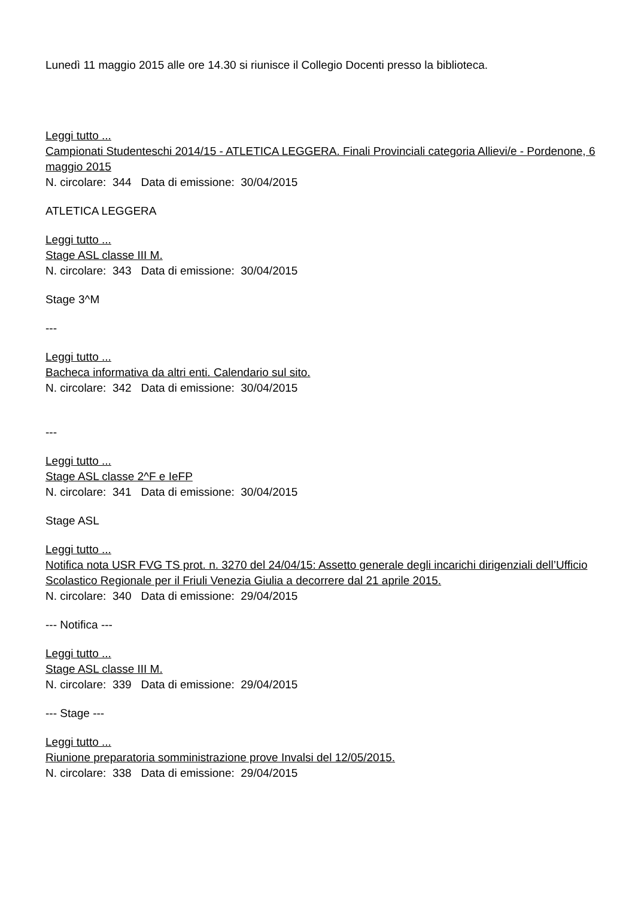Lunedì 11 maggio 2015 alle ore 14.30 si riunisce il Collegio Docenti presso la biblioteca.
Leggi tutto ...
Campionati Studenteschi 2014/15 - ATLETICA LEGGERA. Finali Provinciali categoria Allievi/e - Pordenone, 6 maggio 2015
N. circolare: 344 Data di emissione: 30/04/2015
ATLETICA LEGGERA
Leggi tutto ...
Stage ASL classe III M.
N. circolare: 343 Data di emissione: 30/04/2015
Stage 3^M
---
Leggi tutto ...
Bacheca informativa da altri enti. Calendario sul sito.
N. circolare: 342 Data di emissione: 30/04/2015
---
Leggi tutto ...
Stage ASL classe 2^F e IeFP
N. circolare: 341 Data di emissione: 30/04/2015
Stage ASL
Leggi tutto ...
Notifica nota USR FVG TS prot. n. 3270 del 24/04/15: Assetto generale degli incarichi dirigenziali dell’Ufficio Scolastico Regionale per il Friuli Venezia Giulia a decorrere dal 21 aprile 2015.
N. circolare: 340 Data di emissione: 29/04/2015
--- Notifica ---
Leggi tutto ...
Stage ASL classe III M.
N. circolare: 339 Data di emissione: 29/04/2015
--- Stage ---
Leggi tutto ...
Riunione preparatoria somministrazione prove Invalsi del 12/05/2015.
N. circolare: 338 Data di emissione: 29/04/2015